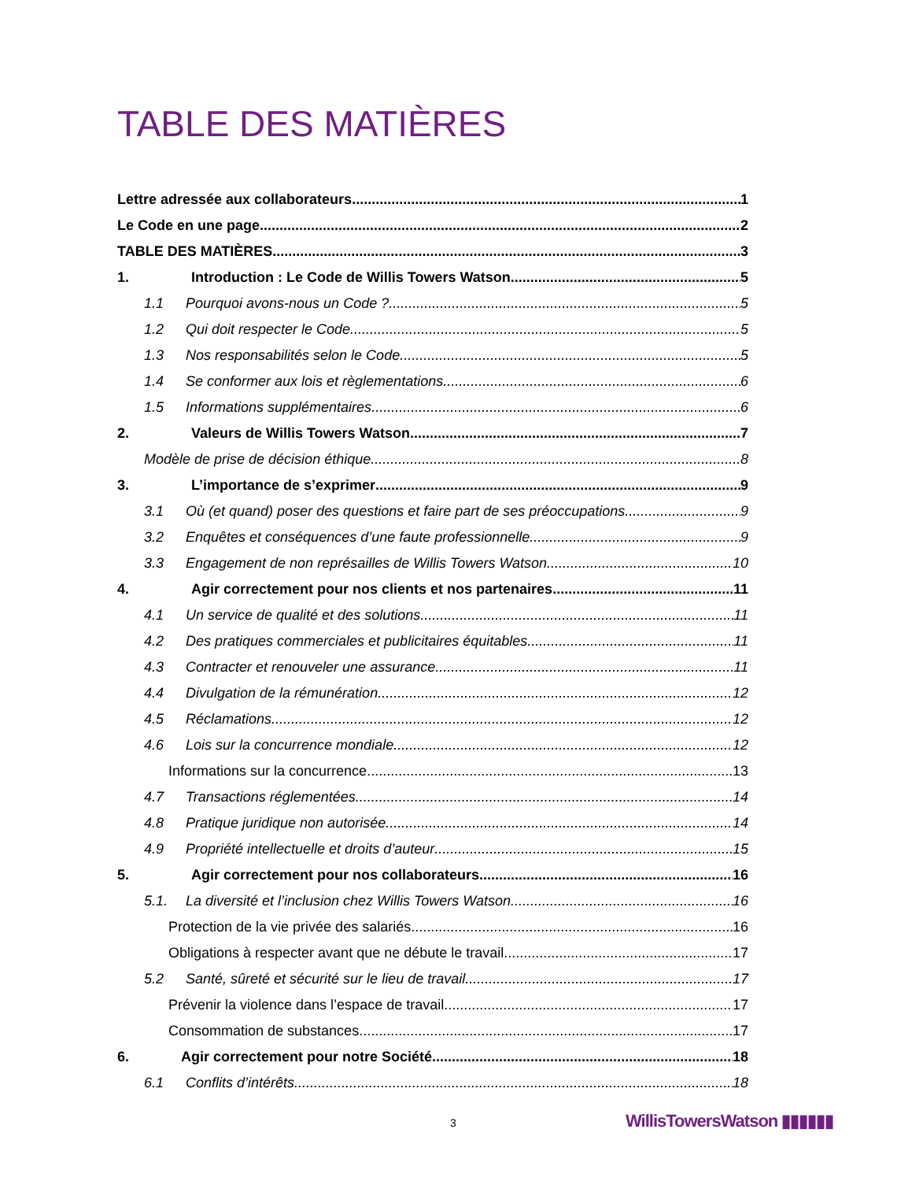TABLE DES MATIÈRES
Lettre adressée aux collaborateurs 1
Le Code en une page 2
TABLE DES MATIÈRES 3
1. Introduction : Le Code de Willis Towers Watson 5
1.1 Pourquoi avons-nous un Code ? 5
1.2 Qui doit respecter le Code 5
1.3 Nos responsabilités selon le Code 5
1.4 Se conformer aux lois et règlementations 6
1.5 Informations supplémentaires 6
2. Valeurs de Willis Towers Watson 7
Modèle de prise de décision éthique 8
3. L’importance de s’exprimer 9
3.1 Où (et quand) poser des questions et faire part de ses préoccupations 9
3.2 Enquêtes et conséquences d’une faute professionnelle 9
3.3 Engagement de non représailles de Willis Towers Watson 10
4. Agir correctement pour nos clients et nos partenaires 11
4.1 Un service de qualité et des solutions 11
4.2 Des pratiques commerciales et publicitaires équitables 11
4.3 Contracter et renouveler une assurance 11
4.4 Divulgation de la rémunération 12
4.5 Réclamations 12
4.6 Lois sur la concurrence mondiale 12
Informations sur la concurrence 13
4.7 Transactions réglementées 14
4.8 Pratique juridique non autorisée 14
4.9 Propriété intellectuelle et droits d’auteur 15
5. Agir correctement pour nos collaborateurs 16
5.1. La diversité et l’inclusion chez Willis Towers Watson 16
Protection de la vie privée des salariés 16
Obligations à respecter avant que ne débute le travail 17
5.2 Santé, sûreté et sécurité sur le lieu de travail 17
Prévenir la violence dans l’espace de travail 17
Consommation de substances 17
6. Agir correctement pour notre Société 18
6.1 Conflits d’intérêts 18
3 WillisTowersWatson ▮▮▮▮▮▮